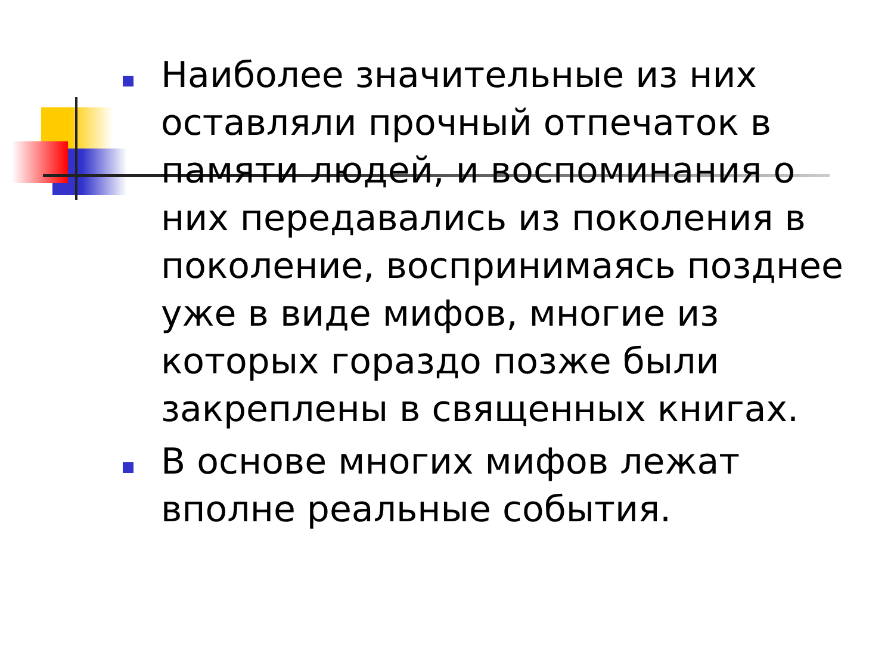Наиболее значительные из них оставляли прочный отпечаток в памяти людей, и воспоминания о них передавались из поколения в поколение, воспринимаясь позднее уже в виде мифов, многие из которых гораздо позже были закреплены в священных книгах.
В основе многих мифов лежат вполне реальные события.